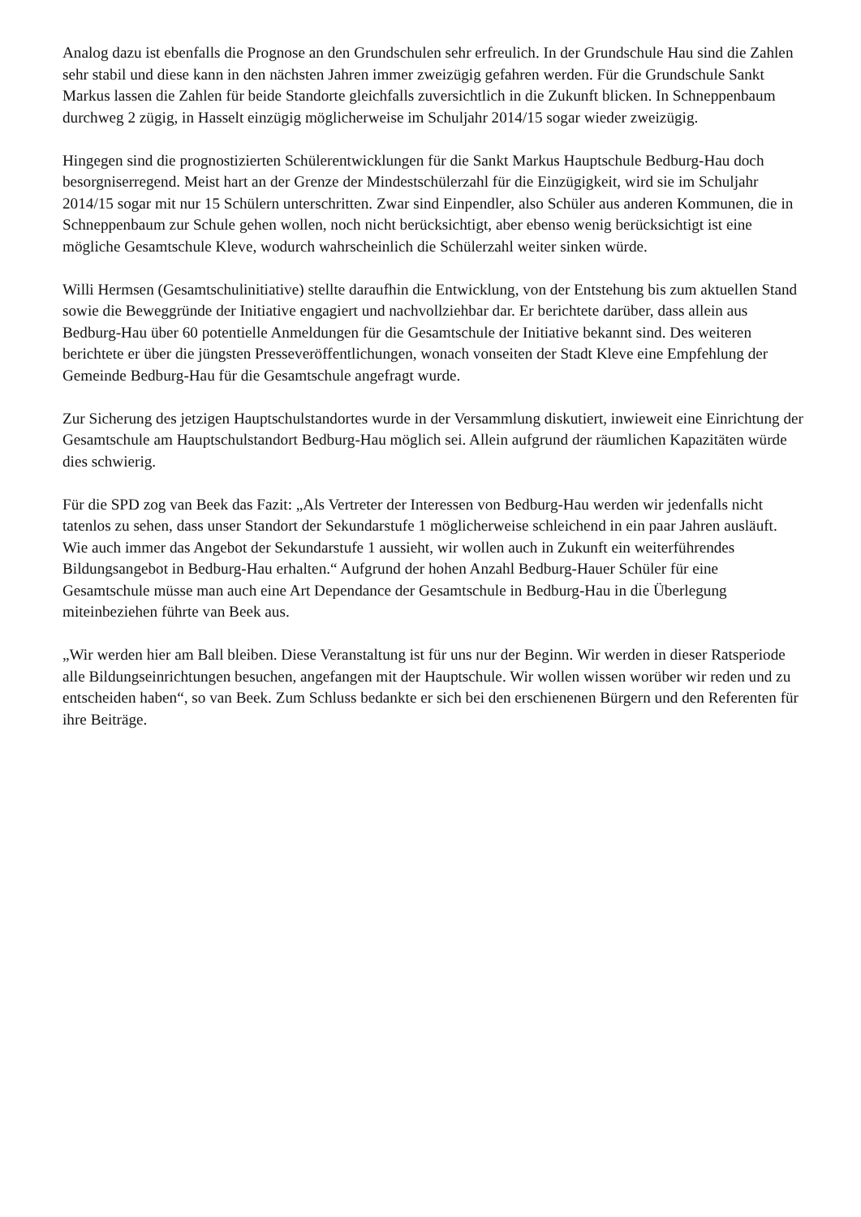Analog dazu ist ebenfalls die Prognose an den Grundschulen sehr erfreulich. In der Grundschule Hau sind die Zahlen sehr stabil und diese kann in den nächsten Jahren immer zweizügig gefahren werden. Für die Grundschule Sankt Markus lassen die Zahlen für beide Standorte gleichfalls zuversichtlich in die Zukunft blicken. In Schneppenbaum durchweg 2 zügig, in Hasselt einzügig möglicherweise im Schuljahr 2014/15 sogar wieder zweizügig.
Hingegen sind die prognostizierten Schülerentwicklungen für die Sankt Markus Hauptschule Bedburg-Hau doch besorgniserregend. Meist hart an der Grenze der Mindestschülerzahl für die Einzügigkeit, wird sie im Schuljahr 2014/15 sogar mit nur 15 Schülern unterschritten. Zwar sind Einpendler, also Schüler aus anderen Kommunen, die in Schneppenbaum zur Schule gehen wollen, noch nicht berücksichtigt, aber ebenso wenig berücksichtigt ist eine mögliche Gesamtschule Kleve, wodurch wahrscheinlich die Schülerzahl weiter sinken würde.
Willi Hermsen (Gesamtschulinitiative) stellte daraufhin die Entwicklung, von der Entstehung bis zum aktuellen Stand sowie die Beweggründe der Initiative engagiert und nachvollziehbar dar. Er berichtete darüber, dass allein aus Bedburg-Hau über 60 potentielle Anmeldungen für die Gesamtschule der Initiative bekannt sind. Des weiteren berichtete er über die jüngsten Presseveröffentlichungen, wonach vonseiten der Stadt Kleve eine Empfehlung der Gemeinde Bedburg-Hau für die Gesamtschule angefragt wurde.
Zur Sicherung des jetzigen Hauptschulstandortes wurde in der Versammlung diskutiert, inwieweit eine Einrichtung der Gesamtschule am Hauptschulstandort Bedburg-Hau möglich sei. Allein aufgrund der räumlichen Kapazitäten würde dies schwierig.
Für die SPD zog van Beek das Fazit: „Als Vertreter der Interessen von Bedburg-Hau werden wir jedenfalls nicht tatenlos zu sehen, dass unser Standort der Sekundarstufe 1 möglicherweise schleichend in ein paar Jahren ausläuft. Wie auch immer das Angebot der Sekundarstufe 1 aussieht, wir wollen auch in Zukunft ein weiterführendes Bildungsangebot in Bedburg-Hau erhalten.“ Aufgrund der hohen Anzahl Bedburg-Hauer Schüler für eine Gesamtschule müsse man auch eine Art Dependance der Gesamtschule in Bedburg-Hau in die Überlegung miteinbeziehen führte van Beek aus.
„Wir werden hier am Ball bleiben. Diese Veranstaltung ist für uns nur der Beginn. Wir werden in dieser Ratsperiode alle Bildungseinrichtungen besuchen, angefangen mit der Hauptschule. Wir wollen wissen worüber wir reden und zu entscheiden haben“, so van Beek. Zum Schluss bedankte er sich bei den erschienenen Bürgern und den Referenten für ihre Beiträge.